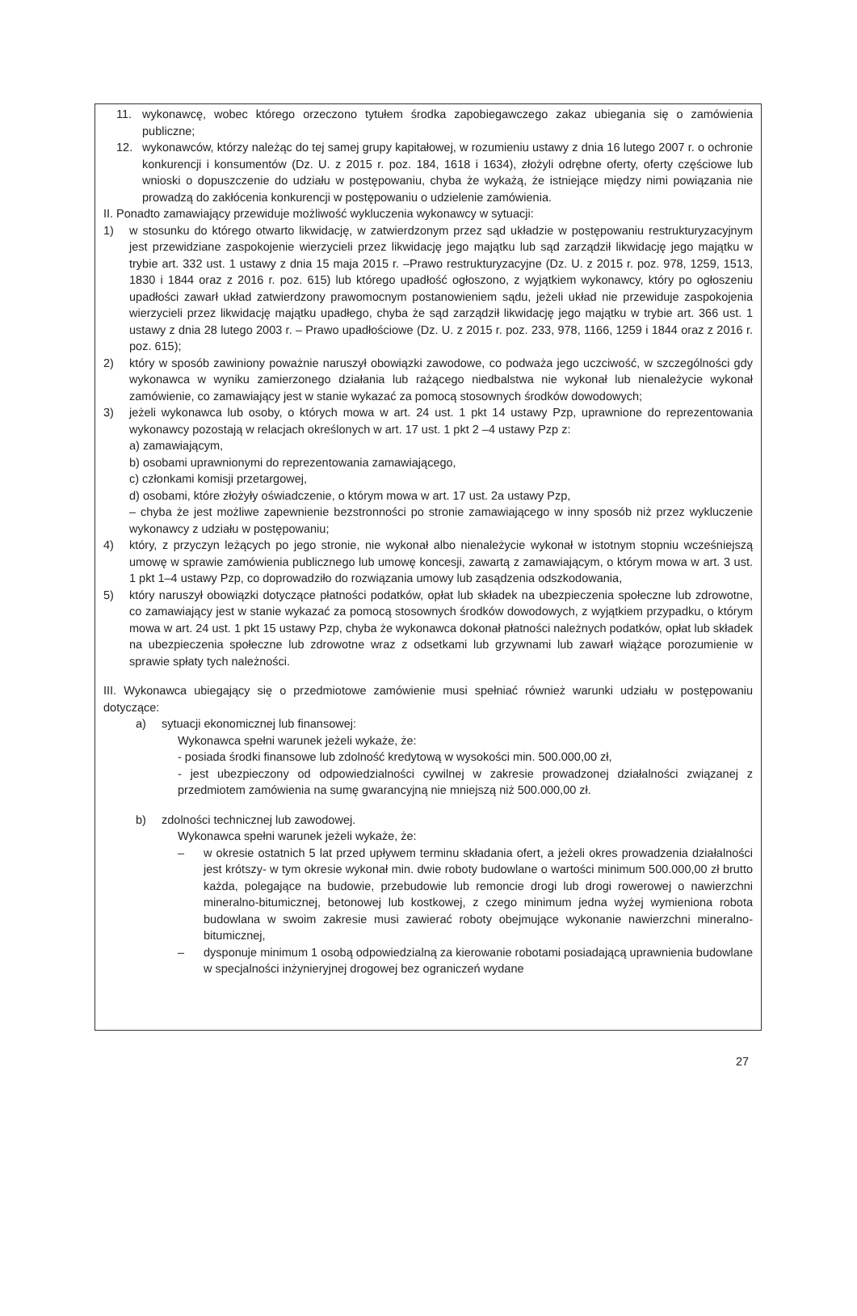11. wykonawcę, wobec którego orzeczono tytułem środka zapobiegawczego zakaz ubiegania się o zamówienia publiczne;
12. wykonawców, którzy należąc do tej samej grupy kapitałowej, w rozumieniu ustawy z dnia 16 lutego 2007 r. o ochronie konkurencji i konsumentów (Dz. U. z 2015 r. poz. 184, 1618 i 1634), złożyli odrębne oferty, oferty częściowe lub wnioski o dopuszczenie do udziału w postępowaniu, chyba że wykażą, że istniejące między nimi powiązania nie prowadzą do zakłócenia konkurencji w postępowaniu o udzielenie zamówienia.
II. Ponadto zamawiający przewiduje możliwość wykluczenia wykonawcy w sytuacji:
1) w stosunku do którego otwarto likwidację, w zatwierdzonym przez sąd układzie w postępowaniu restrukturyzacyjnym jest przewidziane zaspokojenie wierzycieli przez likwidację jego majątku lub sąd zarządził likwidację jego majątku w trybie art. 332 ust. 1 ustawy z dnia 15 maja 2015 r. –Prawo restrukturyzacyjne (Dz. U. z 2015 r. poz. 978, 1259, 1513, 1830 i 1844 oraz z 2016 r. poz. 615) lub którego upadłość ogłoszono, z wyjątkiem wykonawcy, który po ogłoszeniu upadłości zawarł układ zatwierdzony prawomocnym postanowieniem sądu, jeżeli układ nie przewiduje zaspokojenia wierzycieli przez likwidację majątku upadłego, chyba że sąd zarządził likwidację jego majątku w trybie art. 366 ust. 1 ustawy z dnia 28 lutego 2003 r. – Prawo upadłościowe (Dz. U. z 2015 r. poz. 233, 978, 1166, 1259 i 1844 oraz z 2016 r. poz. 615);
2) który w sposób zawiniony poważnie naruszył obowiązki zawodowe, co podważa jego uczciwość, w szczególności gdy wykonawca w wyniku zamierzonego działania lub rażącego niedbalstwa nie wykonał lub nienależycie wykonał zamówienie, co zamawiający jest w stanie wykazać za pomocą stosownych środków dowodowych;
3) jeżeli wykonawca lub osoby, o których mowa w art. 24 ust. 1 pkt 14 ustawy Pzp, uprawnione do reprezentowania wykonawcy pozostają w relacjach określonych w art. 17 ust. 1 pkt 2 –4 ustawy Pzp z:
a) zamawiającym,
b) osobami uprawnionymi do reprezentowania zamawiającego,
c) członkami komisji przetargowej,
d) osobami, które złożyły oświadczenie, o którym mowa w art. 17 ust. 2a ustawy Pzp,
– chyba że jest możliwe zapewnienie bezstronności po stronie zamawiającego w inny sposób niż przez wykluczenie wykonawcy z udziału w postępowaniu;
4) który, z przyczyn leżących po jego stronie, nie wykonał albo nienależycie wykonał w istotnym stopniu wcześniejszą umowę w sprawie zamówienia publicznego lub umowę koncesji, zawartą z zamawiającym, o którym mowa w art. 3 ust. 1 pkt 1–4 ustawy Pzp, co doprowadziło do rozwiązania umowy lub zasądzenia odszkodowania,
5) który naruszył obowiązki dotyczące płatności podatków, opłat lub składek na ubezpieczenia społeczne lub zdrowotne, co zamawiający jest w stanie wykazać za pomocą stosownych środków dowodowych, z wyjątkiem przypadku, o którym mowa w art. 24 ust. 1 pkt 15 ustawy Pzp, chyba że wykonawca dokonał płatności należnych podatków, opłat lub składek na ubezpieczenia społeczne lub zdrowotne wraz z odsetkami lub grzywnami lub zawarł wiążące porozumienie w sprawie spłaty tych należności.
III. Wykonawca ubiegający się o przedmiotowe zamówienie musi spełniać również warunki udziału w postępowaniu dotyczące:
a) sytuacji ekonomicznej lub finansowej:
Wykonawca spełni warunek jeżeli wykaże, że:
- posiada środki finansowe lub zdolność kredytową w wysokości min. 500.000,00 zł,
- jest ubezpieczony od odpowiedzialności cywilnej w zakresie prowadzonej działalności związanej z przedmiotem zamówienia na sumę gwarancyjną nie mniejszą niż 500.000,00 zł.
b) zdolności technicznej lub zawodowej.
Wykonawca spełni warunek jeżeli wykaże, że:
– w okresie ostatnich 5 lat przed upływem terminu składania ofert, a jeżeli okres prowadzenia działalności jest krótszy- w tym okresie wykonał min. dwie roboty budowlane o wartości minimum 500.000,00 zł brutto każda, polegające na budowie, przebudowie lub remoncie drogi lub drogi rowerowej o nawierzchni mineralno-bitumicznej, betonowej lub kostkowej, z czego minimum jedna wyżej wymieniona robota budowlana w swoim zakresie musi zawierać roboty obejmujące wykonanie nawierzchni mineralno-bitumicznej,
– dysponuje minimum 1 osobą odpowiedzialną za kierowanie robotami posiadającą uprawnienia budowlane w specjalności inżynieryjnej drogowej bez ograniczeń wydane
27